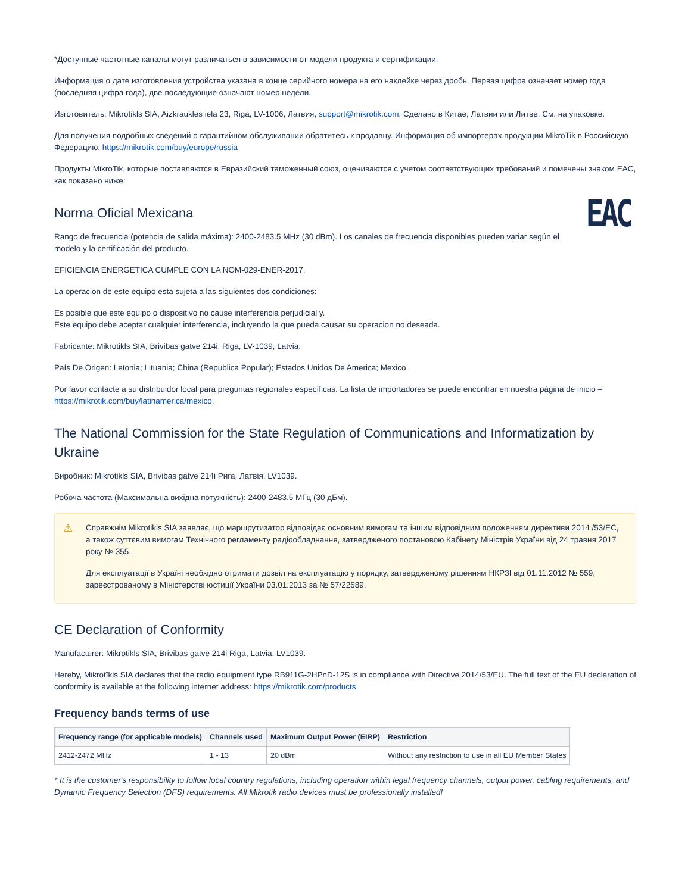*Доступные частотные каналы могут различаться в зависимости от модели продукта и сертификации.
Информация о дате изготовления устройства указана в конце серийного номера на его наклейке через дробь. Первая цифра означает номер года (последняя цифра года), две последующие означают номер недели.
Изготовитель: Mikrotikls SIA, Aizkraukles iela 23, Riga, LV-1006, Латвия, support@mikrotik.com. Сделано в Китае, Латвии или Литве. См. на упаковке.
Для получения подробных сведений о гарантийном обслуживании обратитесь к продавцу. Информация об импортерах продукции MikroTik в Российскую Федерацию: https://mikrotik.com/buy/europe/russia
Продукты MikroTik, которые поставляются в Евразийский таможенный союз, оцениваются с учетом соответствующих требований и помечены знаком EAC, как показано ниже:
EAC
Norma Oficial Mexicana
Rango de frecuencia (potencia de salida máxima): 2400-2483.5 MHz (30 dBm). Los canales de frecuencia disponibles pueden variar según el modelo y la certificación del producto.
EFICIENCIA ENERGETICA CUMPLE CON LA NOM-029-ENER-2017.
La operacion de este equipo esta sujeta a las siguientes dos condiciones:
Es posible que este equipo o dispositivo no cause interferencia perjudicial y.
Este equipo debe aceptar cualquier interferencia, incluyendo la que pueda causar su operacion no deseada.
Fabricante: Mikrotikls SIA, Brivibas gatve 214i, Riga, LV-1039, Latvia.
País De Origen: Letonia; Lituania; China (Republica Popular); Estados Unidos De America; Mexico.
Por favor contacte a su distribuidor local para preguntas regionales específicas. La lista de importadores se puede encontrar en nuestra página de inicio – https://mikrotik.com/buy/latinamerica/mexico.
The National Commission for the State Regulation of Communications and Informatization by Ukraine
Виробник: Mikrotikls SIA, Brivibas gatve 214i Рига, Латвія, LV1039.
Робоча частота (Максимальна вихідна потужність): 2400-2483.5 МГц (30 дБм).
⚠
Справжнім Mikrotikls SIA заявляє, що маршрутизатор відповідає основним вимогам та іншим відповідним положенням директиви 2014 /53/EC, а також суттєвим вимогам Технічного регламенту радіообладнання, затвердженого постановою Кабінету Міністрів України від 24 травня 2017 року № 355.
Для експлуатації в Україні необхідно отримати дозвіл на експлуатацію у порядку, затвердженому рішенням НКРЗІ від 01.11.2012 № 559, зареєстрованому в Міністерстві юстиції України 03.01.2013 за № 57/22589.
CE Declaration of Conformity
Manufacturer: Mikrotikls SIA, Brivibas gatve 214i Riga, Latvia, LV1039.
Hereby, Mikrotīkls SIA declares that the radio equipment type RB911G-2HPnD-12S is in compliance with Directive 2014/53/EU. The full text of the EU declaration of conformity is available at the following internet address: https://mikrotik.com/products
Frequency bands terms of use
| Frequency range (for applicable models) | Channels used | Maximum Output Power (EIRP) | Restriction |
| --- | --- | --- | --- |
| 2412-2472 MHz | 1 - 13 | 20 dBm | Without any restriction to use in all EU Member States |
* It is the customer's responsibility to follow local country regulations, including operation within legal frequency channels, output power, cabling requirements, and Dynamic Frequency Selection (DFS) requirements. All Mikrotik radio devices must be professionally installed!